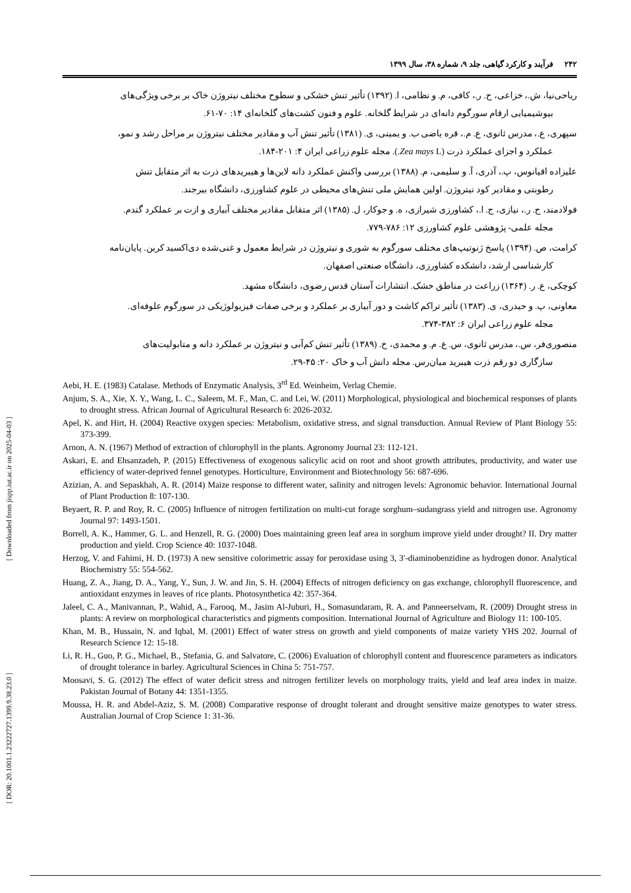[ Downloaded from jispp.iut.ac.ir on 2025-04-03 ]
[ DOR: 20.1001.1.23222727.1399.9.38.23.0 ]
۲۴۲ فرآیند و کارکرد گیاهی، جلد ۹، شماره ۳۸، سال ۱۳۹۹
ریاحی‌نیا، ش.، خزاعی، ح. ر.، کافی، م. و نظامی، ا. (۱۳۹۲) تأثیر تنش خشکی و سطوح مختلف نیتروژن خاک بر برخی ویژگی‌های
بیوشیمیایی ارقام سورگوم دانه‌ای در شرایط گلخانه. علوم و فنون کشت‌های گلخانه‌ای ۱۴: ۷۰-۶۱.
سپهری، ع.، مدرس ثانوی، ع. م.، قره یاضی ب. و یمینی، ی. (۱۳۸۱) تأثیر تنش آب و مقادیر مختلف نیتروژن بر مراحل رشد و نمو،
عملکرد و اجزای عملکرد ذرت (Zea mays L.). مجله علوم زراعی ایران ۴: ۲۰۱-۱۸۴.
علیزاده اقیانوس، پ.، آذری، آ. و سلیمی، م. (۱۳۸۸) بررسی واکنش عملکرد دانه لاین‌ها و هیبریدهای ذرت به اثر متقابل تنش
رطوبتی و مقادیر کود نیتروژن. اولین همایش ملی تنش‌های محیطی در علوم کشاورزی، دانشگاه بیرجند.
فولادمند، ح. ر.، نیازی، ج. ا.، کشاورزی شیرازی، ه. و جوکار، ل. (۱۳۸۵) اثر متقابل مقادیر مختلف آبیاری و ازت بر عملکرد گندم.
مجله علمی- پژوهشی علوم کشاورزی ۱۲: ۷۸۶-۷۷۹.
کرامت، ص. (۱۳۹۴) پاسخ ژنوتیپ‌های مختلف سورگوم به شوری و نیتروژن در شرایط معمول و غنی‌شده دی‌اکسید کربن. پایان‌نامه
کارشناسی ارشد، دانشکده کشاورزی، دانشگاه صنعتی اصفهان.
کوچکی، ع. ر. (۱۳۶۴) زراعت در مناطق خشک. انتشارات آستان قدس رضوی، دانشگاه مشهد.
معاونی، پ. و حیدری، ی. (۱۳۸۳) تأثیر تراکم کاشت و دور آبیاری بر عملکرد و برخی صفات فیزیولوژیکی در سورگوم علوفه‌ای.
مجله علوم زراعی ایران ۶: ۳۸۲-۳۷۴.
منصوری‌فر، س.، مدرس ثانوی، س. ع. م. و محمدی، خ. (۱۳۸۹) تأثیر تنش کم‌آبی و نیتروژن بر عملکرد دانه و متابولیت‌های
سازگاری دو رقم ذرت هیبرید میان‌رس. مجله دانش آب و خاک ۲۰: ۴۵-۲۹.
Aebi, H. E. (1983) Catalase. Methods of Enzymatic Analysis, 3<sup>rd</sup> Ed. Weinheim, Verlag Chemie.
Anjum, S. A., Xie, X. Y., Wang, L. C., Saleem, M. F., Man, C. and Lei, W. (2011) Morphological, physiological and biochemical responses of plants to drought stress. African Journal of Agricultural Research 6: 2026-2032.
Apel, K. and Hirt, H. (2004) Reactive oxygen species: Metabolism, oxidative stress, and signal transduction. Annual Review of Plant Biology 55: 373-399.
Arnon, A. N. (1967) Method of extraction of chlorophyll in the plants. Agronomy Journal 23: 112-121.
Askari, E. and Ehsanzadeh, P. (2015) Effectiveness of exogenous salicylic acid on root and shoot growth attributes, productivity, and water use efficiency of water-deprived fennel genotypes. Horticulture, Environment and Biotechnology 56: 687-696.
Azizian, A. and Sepaskhah, A. R. (2014) Maize response to different water, salinity and nitrogen levels: Agronomic behavior. International Journal of Plant Production 8: 107-130.
Beyaert, R. P. and Roy, R. C. (2005) Influence of nitrogen fertilization on multi-cut forage sorghum–sudangrass yield and nitrogen use. Agronomy Journal 97: 1493-1501.
Borrell, A. K., Hammer, G. L. and Henzell, R. G. (2000) Does maintaining green leaf area in sorghum improve yield under drought? II. Dry matter production and yield. Crop Science 40: 1037-1048.
Herzog, V. and Fahimi, H. D. (1973) A new sensitive colorimetric assay for peroxidase using 3, 3′-diaminobenzidine as hydrogen donor. Analytical Biochemistry 55: 554-562.
Huang, Z. A., Jiang, D. A., Yang, Y., Sun, J. W. and Jin, S. H. (2004) Effects of nitrogen deficiency on gas exchange, chlorophyll fluorescence, and antioxidant enzymes in leaves of rice plants. Photosynthetica 42: 357-364.
Jaleel, C. A., Manivannan, P., Wahid, A., Farooq, M., Jasim Al-Juburi, H., Somasundaram, R. A. and Panneerselvam, R. (2009) Drought stress in plants: A review on morphological characteristics and pigments composition. International Journal of Agriculture and Biology 11: 100-105.
Khan, M. B., Hussain, N. and Iqbal, M. (2001) Effect of water stress on growth and yield components of maize variety YHS 202. Journal of Research Science 12: 15-18.
Li, R. H., Guo, P. G., Michael, B., Stefania, G. and Salvatore, C. (2006) Evaluation of chlorophyll content and fluorescence parameters as indicators of drought tolerance in barley. Agricultural Sciences in China 5: 751-757.
Moosavi, S. G. (2012) The effect of water deficit stress and nitrogen fertilizer levels on morphology traits, yield and leaf area index in maize. Pakistan Journal of Botany 44: 1351-1355.
Moussa, H. R. and Abdel-Aziz, S. M. (2008) Comparative response of drought tolerant and drought sensitive maize genotypes to water stress. Australian Journal of Crop Science 1: 31-36.